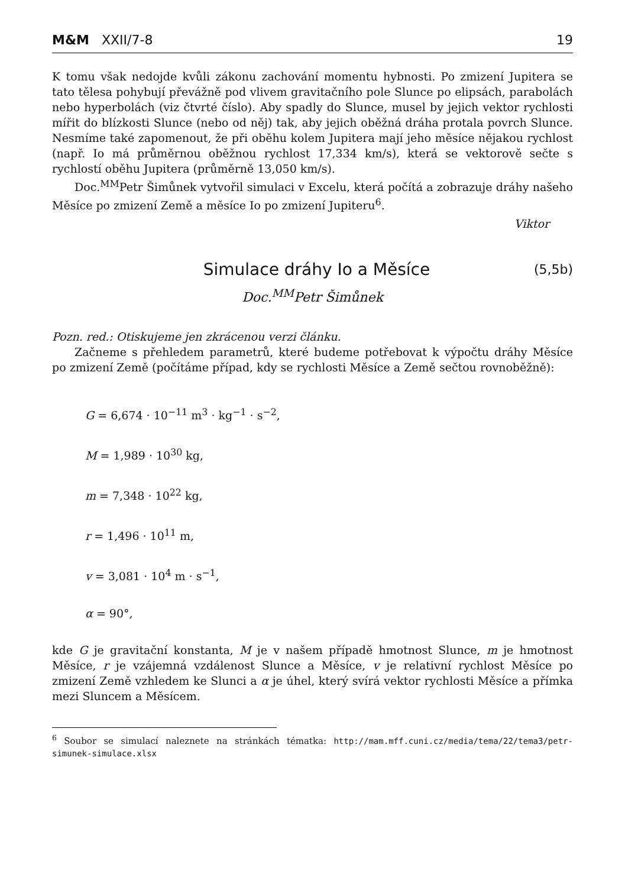M&M XXII/7-8 19
K tomu však nedojde kvůli zákonu zachování momentu hybnosti. Po zmizení Jupitera se tato tělesa pohybují převážně pod vlivem gravitačního pole Slunce po elipsách, parabolách nebo hyperbolách (viz čtvrté číslo). Aby spadly do Slunce, musel by jejich vektor rychlosti mířit do blízkosti Slunce (nebo od něj) tak, aby jejich oběžná dráha protala povrch Slunce. Nesmíme také zapomenout, že při oběhu kolem Jupitera mají jeho měsíce nějakou rychlost (např. Io má průměrnou oběžnou rychlost 17,334 km/s), která se vektorově sečte s rychlostí oběhu Jupitera (průměrně 13,050 km/s).
Doc.<sup>MM</sup>Petr Šimůnek vytvořil simulaci v Excelu, která počítá a zobrazuje dráhy našeho Měsíce po zmizení Země a měsíce Io po zmizení Jupiteru<sup>6</sup>.
Viktor
Simulace dráhy Io a Měsíce (5,5b)
Doc.<sup>MM</sup>Petr Šimůnek
Pozn. red.: Otiskujeme jen zkrácenou verzi článku.
Začneme s přehledem parametrů, které budeme potřebovat k výpočtu dráhy Měsíce po zmizení Země (počítáme případ, kdy se rychlosti Měsíce a Země sečtou rovnoběžně):
G = 6,674 · 10<sup>−11</sup> m<sup>3</sup> · kg<sup>−1</sup> · s<sup>−2</sup>,
M = 1,989 · 10<sup>30</sup> kg,
m = 7,348 · 10<sup>22</sup> kg,
r = 1,496 · 10<sup>11</sup> m,
v = 3,081 · 10<sup>4</sup> m · s<sup>−1</sup>,
α = 90°,
kde G je gravitační konstanta, M je v našem případě hmotnost Slunce, m je hmotnost Měsíce, r je vzájemná vzdálenost Slunce a Měsíce, v je relativní rychlost Měsíce po zmizení Země vzhledem ke Slunci a α je úhel, který svírá vektor rychlosti Měsíce a přímka mezi Sluncem a Měsícem.
<sup>6</sup> Soubor se simulací naleznete na stránkách tématka: http://mam.mff.cuni.cz/media/tema/22/tema3/petr-simunek-simulace.xlsx